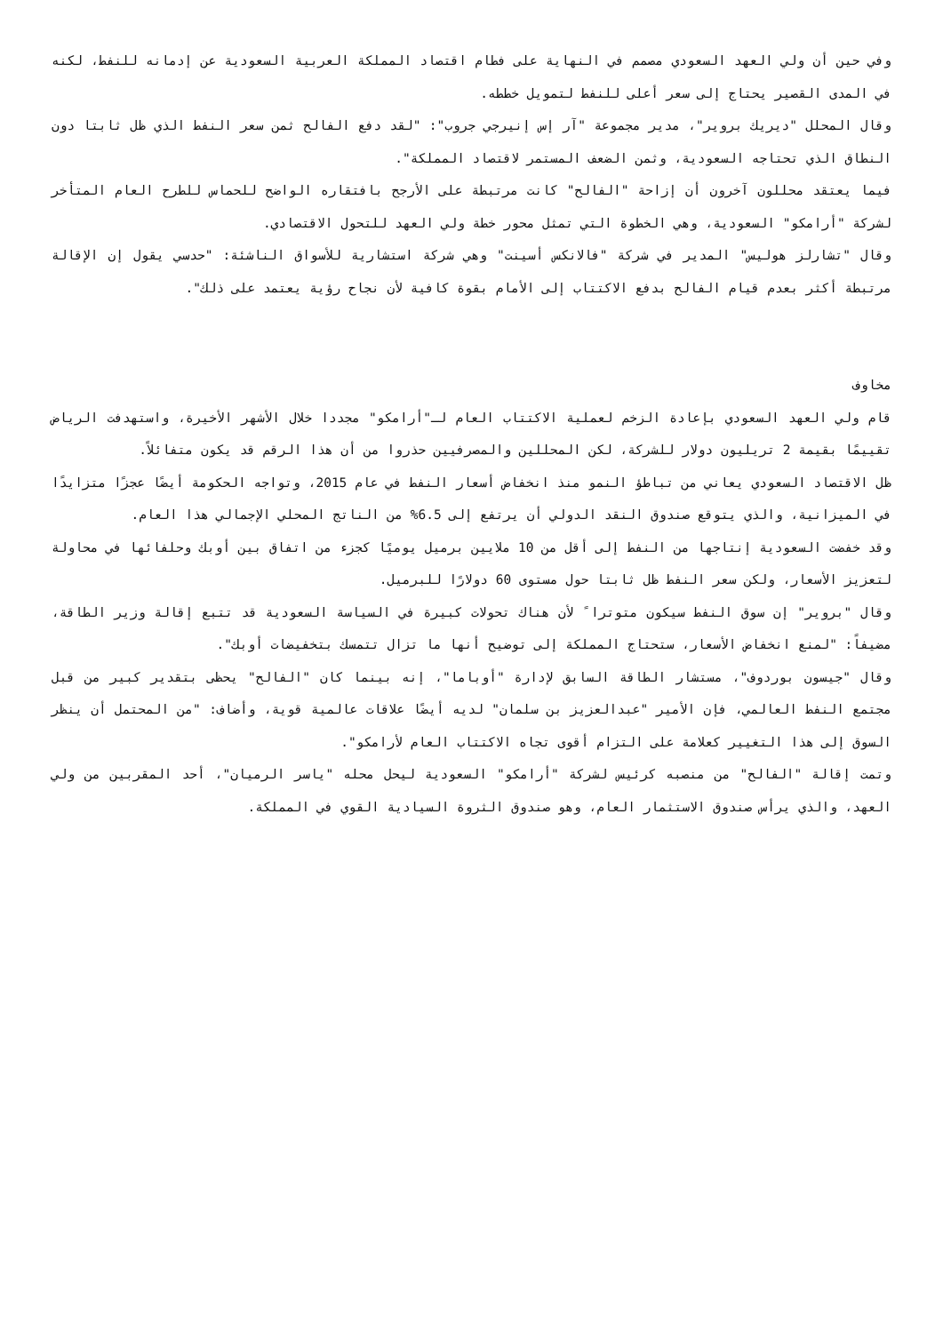وفي حين أن ولي العهد السعودي مصمم في النهاية على فطام اقتصاد المملكة العربية السعودية عن إدمانه للنفط، لكنه في المدى القصير يحتاج إلى سعر أعلى للنفط لتمويل خططه.
وقال المحلل "ديريك بروير"، مدير مجموعة "آر إس إنيرجي جروب": "لقد دفع الفالح ثمن سعر النفط الذي ظل ثابتا دون النطاق الذي تحتاجه السعودية، وثمن الضعف المستمر لاقتصاد المملكة".
فيما يعتقد محللون آخرون أن إزاحة "الفالح" كانت مرتبطة على الأرجح بافتقاره الواضح للحماس للطرح العام المتأخر لشركة "أرامكو" السعودية، وهي الخطوة التي تمثل محور خطة ولي العهد للتحول الاقتصادي.
وقال "تشارلز هوليس" المدير في شركة "فالانكس أسينت" وهي شركة استشارية للأسواق الناشئة: "حدسي يقول إن الإقالة مرتبطة أكثر بعدم قيام الفالح بدفع الاكتتاب إلى الأمام بقوة كافية لأن نجاح رؤية يعتمد على ذلك".
مخاوف
قام ولي العهد السعودي بإعادة الزخم لعملية الاكتتاب العام لـ"أرامكو" مجددا خلال الأشهر الأخيرة، واستهدفت الرياض تقييمًا بقيمة 2 تريليون دولار للشركة، لكن المحللين والمصرفيين حذروا من أن هذا الرقم قد يكون متفائلاً.
ظل الاقتصاد السعودي يعاني من تباطؤ النمو منذ انخفاض أسعار النفط في عام 2015، وتواجه الحكومة أيضًا عجزًا متزايدًا في الميزانية، والذي يتوقع صندوق النقد الدولي أن يرتفع إلى 6.5% من الناتج المحلي الإجمالي هذا العام.
وقد خفضت السعودية إنتاجها من النفط إلى أقل من 10 ملايين برميل يوميًا كجزء من اتفاق بين أوبك وحلفائها في محاولة لتعزيز الأسعار، ولكن سعر النفط ظل ثابتا حول مستوى 60 دولارًا للبرميل.
وقال "بروير" إن سوق النفط سيكون متوترا ً لأن هناك تحولات كبيرة في السياسة السعودية قد تتبع إقالة وزير الطاقة، مضيفاً: "لمنع انخفاض الأسعار، ستحتاج المملكة إلى توضيح أنها ما تزال تتمسك بتخفيضات أوبك".
وقال "جيسون بوردوف"، مستشار الطاقة السابق لإدارة "أوباما"، إنه بينما كان "الفالح" يحظى بتقدير كبير من قبل مجتمع النفط العالمي، فإن الأمير "عبدالعزيز بن سلمان" لديه أيضًا علاقات عالمية قوية، وأضاف: "من المحتمل أن ينظر السوق إلى هذا التغيير كعلامة على التزام أقوى تجاه الاكتتاب العام لأرامكو".
وتمت إقالة "الفالح" من منصبه كرئيس لشركة "أرامكو" السعودية ليحل محله "ياسر الرميان"، أحد المقربين من ولي العهد، والذي يرأس صندوق الاستثمار العام، وهو صندوق الثروة السيادية القوي في المملكة.